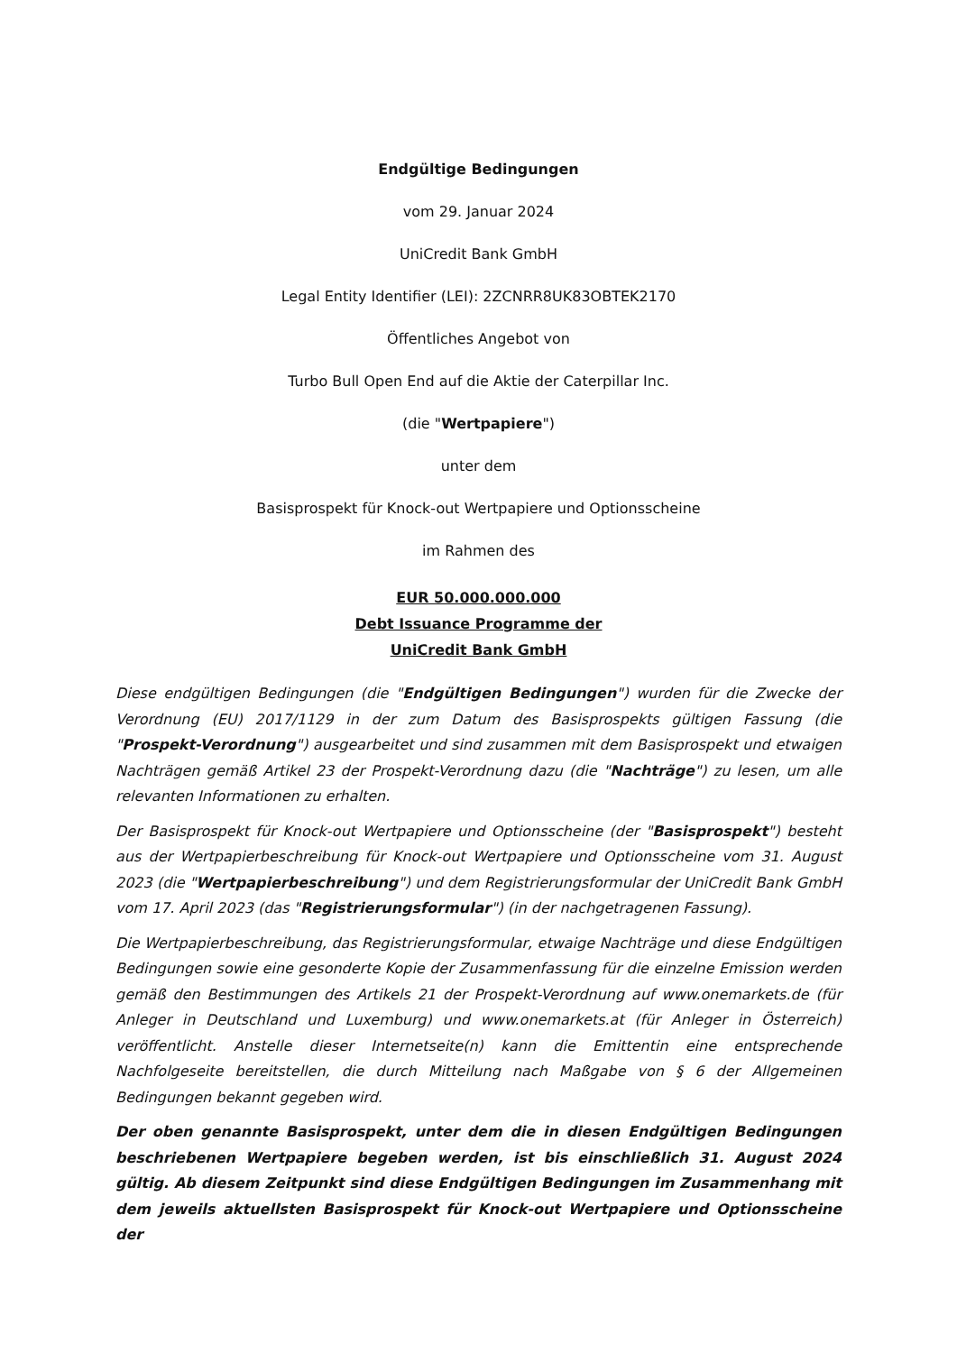Endgültige Bedingungen
vom 29. Januar 2024
UniCredit Bank GmbH
Legal Entity Identifier (LEI): 2ZCNRR8UK83OBTEK2170
Öffentliches Angebot von
Turbo Bull Open End auf die Aktie der Caterpillar Inc.
(die "Wertpapiere")
unter dem
Basisprospekt für Knock-out Wertpapiere und Optionsscheine
im Rahmen des
EUR 50.000.000.000
Debt Issuance Programme der
UniCredit Bank GmbH
Diese endgültigen Bedingungen (die "Endgültigen Bedingungen") wurden für die Zwecke der Verordnung (EU) 2017/1129 in der zum Datum des Basisprospekts gültigen Fassung (die "Prospekt-Verordnung") ausgearbeitet und sind zusammen mit dem Basisprospekt und etwaigen Nachträgen gemäß Artikel 23 der Prospekt-Verordnung dazu (die "Nachträge") zu lesen, um alle relevanten Informationen zu erhalten.
Der Basisprospekt für Knock-out Wertpapiere und Optionsscheine (der "Basisprospekt") besteht aus der Wertpapierbeschreibung für Knock-out Wertpapiere und Optionsscheine vom 31. August 2023 (die "Wertpapierbeschreibung") und dem Registrierungsformular der UniCredit Bank GmbH vom 17. April 2023 (das "Registrierungsformular") (in der nachgetragenen Fassung).
Die Wertpapierbeschreibung, das Registrierungsformular, etwaige Nachträge und diese Endgültigen Bedingungen sowie eine gesonderte Kopie der Zusammenfassung für die einzelne Emission werden gemäß den Bestimmungen des Artikels 21 der Prospekt-Verordnung auf www.onemarkets.de (für Anleger in Deutschland und Luxemburg) und www.onemarkets.at (für Anleger in Österreich) veröffentlicht. Anstelle dieser Internetseite(n) kann die Emittentin eine entsprechende Nachfolgeseite bereitstellen, die durch Mitteilung nach Maßgabe von § 6 der Allgemeinen Bedingungen bekannt gegeben wird.
Der oben genannte Basisprospekt, unter dem die in diesen Endgültigen Bedingungen beschriebenen Wertpapiere begeben werden, ist bis einschließlich 31. August 2024 gültig. Ab diesem Zeitpunkt sind diese Endgültigen Bedingungen im Zusammenhang mit dem jeweils aktuellsten Basisprospekt für Knock-out Wertpapiere und Optionsscheine der